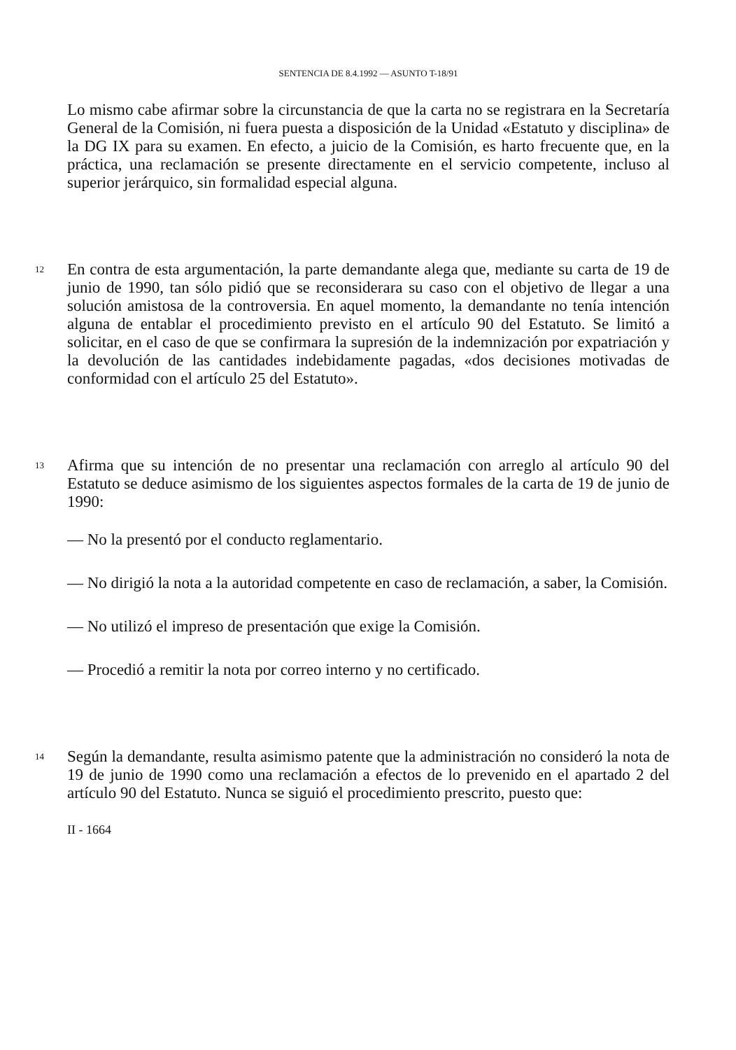SENTENCIA DE 8.4.1992 — ASUNTO T-18/91
Lo mismo cabe afirmar sobre la circunstancia de que la carta no se registrara en la Secretaría General de la Comisión, ni fuera puesta a disposición de la Unidad «Estatuto y disciplina» de la DG IX para su examen. En efecto, a juicio de la Comisión, es harto frecuente que, en la práctica, una reclamación se presente directamente en el servicio competente, incluso al superior jerárquico, sin formalidad especial alguna.
12
En contra de esta argumentación, la parte demandante alega que, mediante su carta de 19 de junio de 1990, tan sólo pidió que se reconsiderara su caso con el objetivo de llegar a una solución amistosa de la controversia. En aquel momento, la demandante no tenía intención alguna de entablar el procedimiento previsto en el artículo 90 del Estatuto. Se limitó a solicitar, en el caso de que se confirmara la supresión de la indemnización por expatriación y la devolución de las cantidades indebidamente pagadas, «dos decisiones motivadas de conformidad con el artículo 25 del Estatuto».
13
Afirma que su intención de no presentar una reclamación con arreglo al artículo 90 del Estatuto se deduce asimismo de los siguientes aspectos formales de la carta de 19 de junio de 1990:
— No la presentó por el conducto reglamentario.
— No dirigió la nota a la autoridad competente en caso de reclamación, a saber, la Comisión.
— No utilizó el impreso de presentación que exige la Comisión.
— Procedió a remitir la nota por correo interno y no certificado.
14
Según la demandante, resulta asimismo patente que la administración no consideró la nota de 19 de junio de 1990 como una reclamación a efectos de lo prevenido en el apartado 2 del artículo 90 del Estatuto. Nunca se siguió el procedimiento prescrito, puesto que:
II - 1664